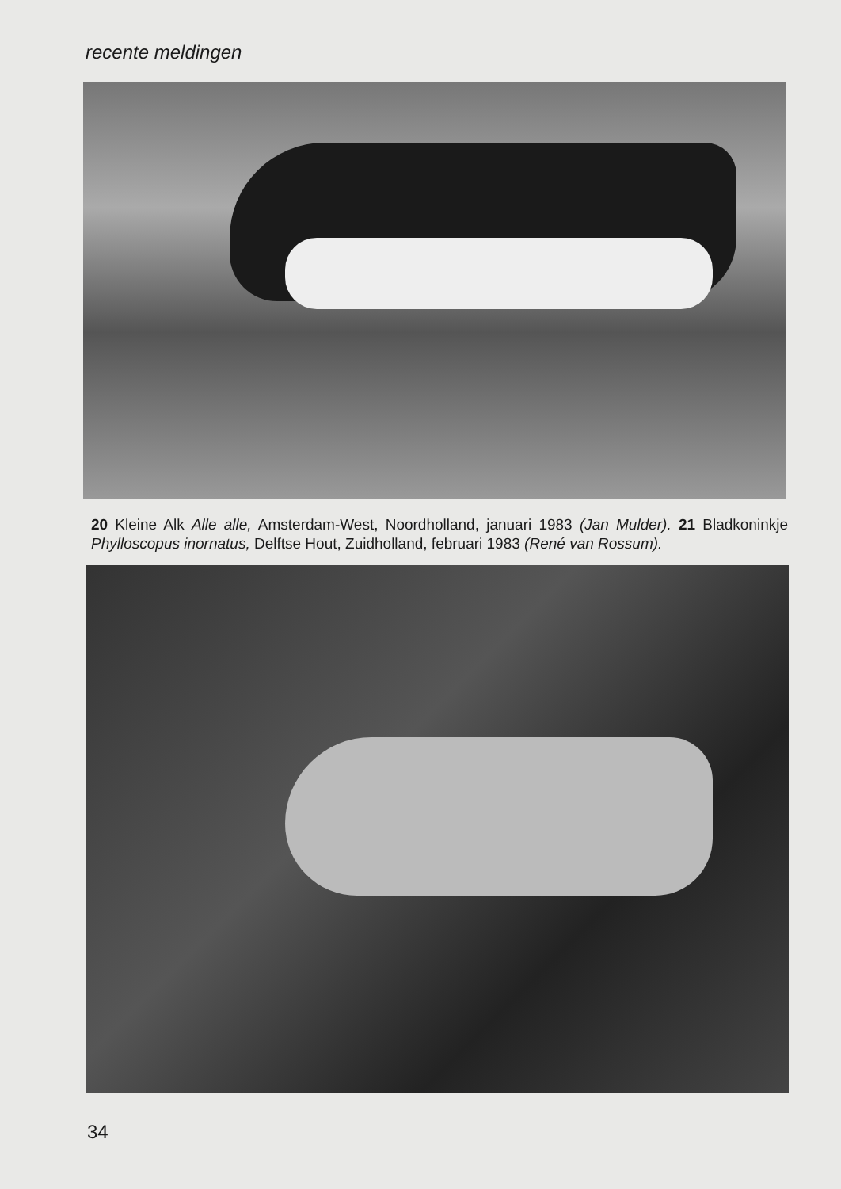recente meldingen
20 Kleine Alk Alle alle, Amsterdam-West, Noordholland, januari 1983 (Jan Mulder). 21 Bladkoninkje Phylloscopus inornatus, Delftse Hout, Zuidholland, februari 1983 (René van Rossum).
34